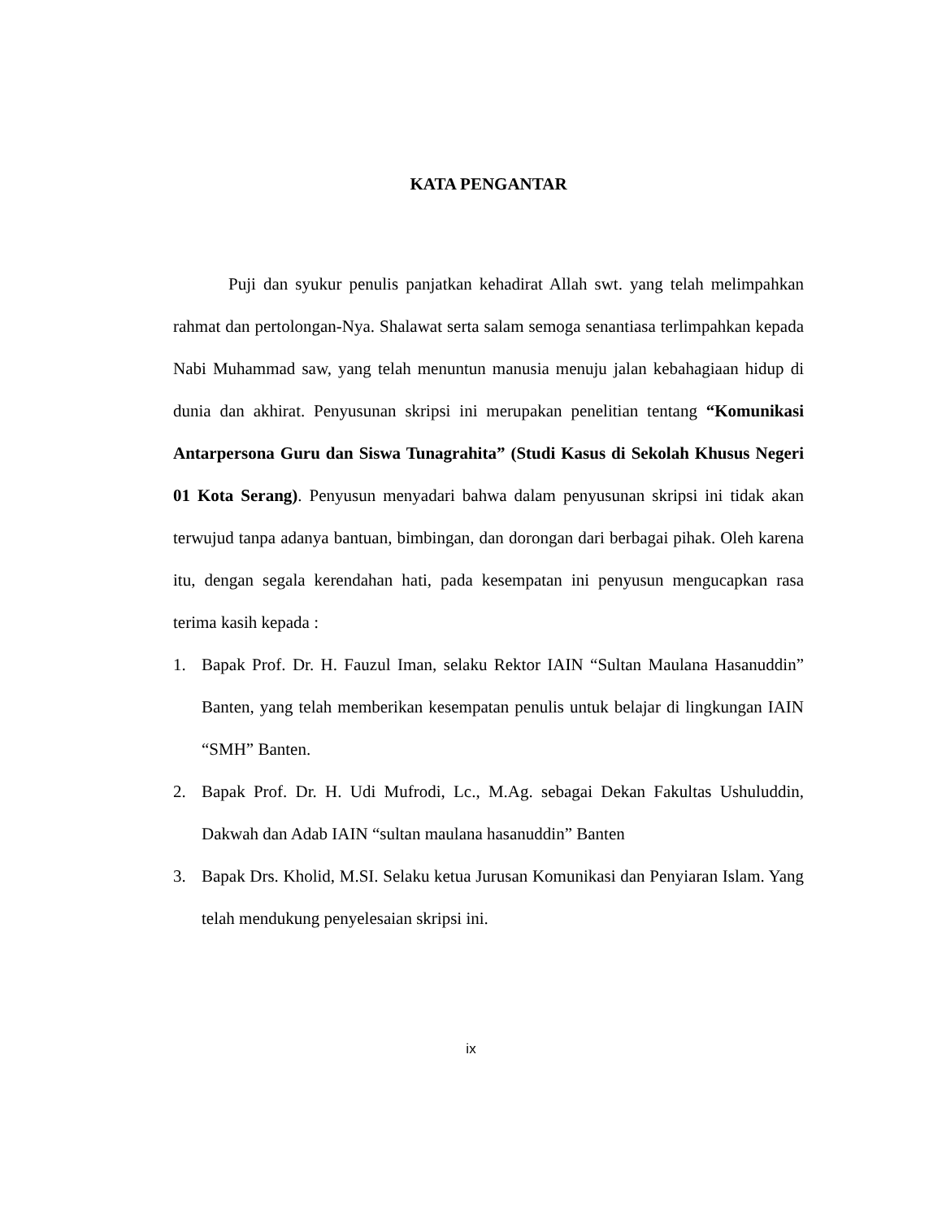KATA PENGANTAR
Puji dan syukur penulis panjatkan kehadirat Allah swt. yang telah melimpahkan rahmat dan pertolongan-Nya. Shalawat serta salam semoga senantiasa terlimpahkan kepada Nabi Muhammad saw, yang telah menuntun manusia menuju jalan kebahagiaan hidup di dunia dan akhirat. Penyusunan skripsi ini merupakan penelitian tentang “Komunikasi Antarpersona Guru dan Siswa Tunagrahita” (Studi Kasus di Sekolah Khusus Negeri 01 Kota Serang). Penyusun menyadari bahwa dalam penyusunan skripsi ini tidak akan terwujud tanpa adanya bantuan, bimbingan, dan dorongan dari berbagai pihak. Oleh karena itu, dengan segala kerendahan hati, pada kesempatan ini penyusun mengucapkan rasa terima kasih kepada :
1. Bapak Prof. Dr. H. Fauzul Iman, selaku Rektor IAIN “Sultan Maulana Hasanuddin” Banten, yang telah memberikan kesempatan penulis untuk belajar di lingkungan IAIN “SMH” Banten.
2. Bapak Prof. Dr. H. Udi Mufrodi, Lc., M.Ag. sebagai Dekan Fakultas Ushuluddin, Dakwah dan Adab IAIN “sultan maulana hasanuddin” Banten
3. Bapak Drs. Kholid, M.SI. Selaku ketua Jurusan Komunikasi dan Penyiaran Islam. Yang telah mendukung penyelesaian skripsi ini.
ix